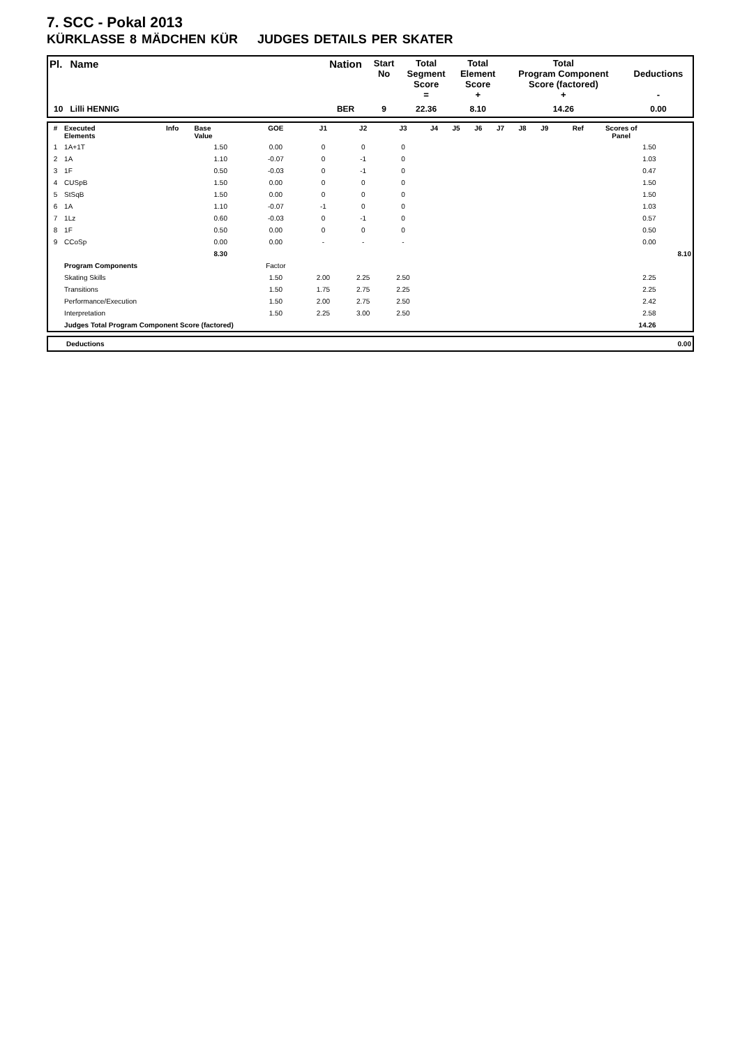7. SCC - Pokal 2013
KÜRKLASSE 8 MÄDCHEN KÜR JUDGES DETAILS PER SKATER
| Pl. | Name | Nation | Start No | Total Segment Score = | Total Element Score + | Total Program Component Score (factored) + | Deductions - |
| --- | --- | --- | --- | --- | --- | --- | --- |
| 10 | Lilli HENNIG | BER | 9 | 22.36 | 8.10 | 14.26 | 0.00 |
| # | Executed Elements | Info | Base Value | GOE | J1 | J2 | J3 | J4 | J5 | J6 | J7 | J8 | J9 | Ref | Scores of Panel | |
| --- | --- | --- | --- | --- | --- | --- | --- | --- | --- | --- | --- | --- | --- | --- | --- | --- |
| 1 | 1A+1T | | 1.50 | 0.00 | 0 | 0 | 0 | | | | | | | | 1.50 | |
| 2 | 1A | | 1.10 | -0.07 | 0 | -1 | 0 | | | | | | | | 1.03 | |
| 3 | 1F | | 0.50 | -0.03 | 0 | -1 | 0 | | | | | | | | 0.47 | |
| 4 | CUSpB | | 1.50 | 0.00 | 0 | 0 | 0 | | | | | | | | 1.50 | |
| 5 | StSqB | | 1.50 | 0.00 | 0 | 0 | 0 | | | | | | | | 1.50 | |
| 6 | 1A | | 1.10 | -0.07 | -1 | 0 | 0 | | | | | | | | 1.03 | |
| 7 | 1Lz | | 0.60 | -0.03 | 0 | -1 | 0 | | | | | | | | 0.57 | |
| 8 | 1F | | 0.50 | 0.00 | 0 | 0 | 0 | | | | | | | | 0.50 | |
| 9 | CCoSp | | 0.00 | 0.00 | - | - | - | | | | | | | | 0.00 | |
| | | | 8.30 | | | | | | | | | | | | | 8.10 |
| | Program Components | | | Factor | | | | | | | | | | | | |
| | Skating Skills | | | 1.50 | 2.00 | 2.25 | 2.50 | | | | | | | | 2.25 | |
| | Transitions | | | 1.50 | 1.75 | 2.75 | 2.25 | | | | | | | | 2.25 | |
| | Performance/Execution | | | 1.50 | 2.00 | 2.75 | 2.50 | | | | | | | | 2.42 | |
| | Interpretation | | | 1.50 | 2.25 | 3.00 | 2.50 | | | | | | | | 2.58 | |
| | Judges Total Program Component Score (factored) | | | | | | | | | | | | | | 14.26 | |
| | Deductions | 0.00 |